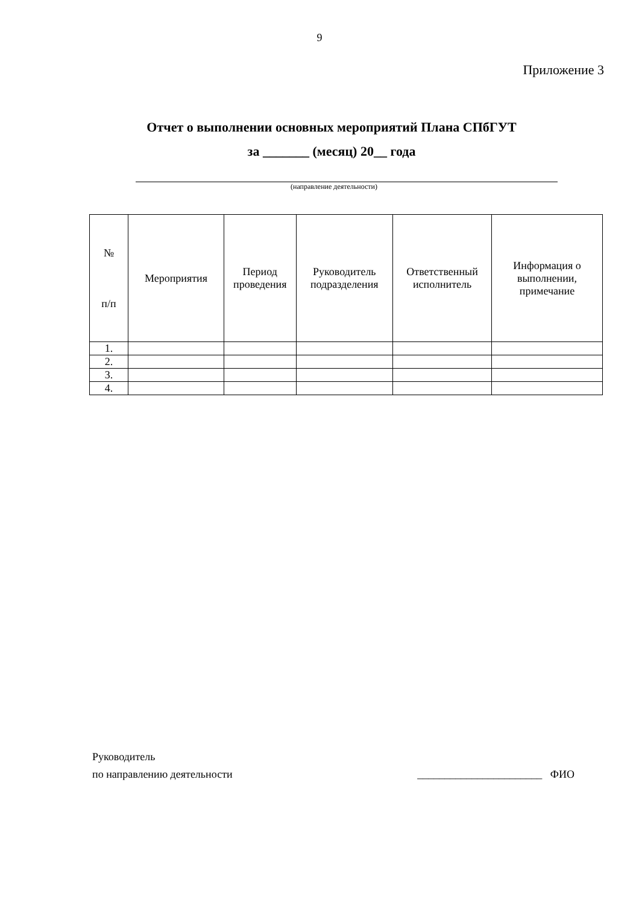9
Приложение 3
Отчет о выполнении основных мероприятий Плана СПбГУТ
за _______ (месяц) 20__ года
(направление деятельности)
| № п/п | Мероприятия | Период проведения | Руководитель подразделения | Ответственный исполнитель | Информация о выполнении, примечание |
| --- | --- | --- | --- | --- | --- |
| 1. | | | | | |
| 2. | | | | | |
| 3. | | | | | |
| 4. | | | | | |
Руководитель
по направлению деятельности _______________________ ФИО